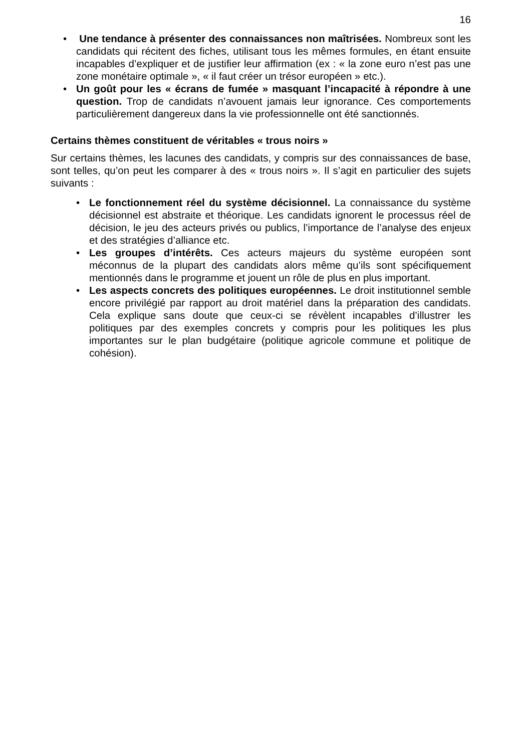16
• Une tendance à présenter des connaissances non maîtrisées. Nombreux sont les candidats qui récitent des fiches, utilisant tous les mêmes formules, en étant ensuite incapables d’expliquer et de justifier leur affirmation (ex : « la zone euro n’est pas une zone monétaire optimale », « il faut créer un trésor européen » etc.).
• Un goût pour les « écrans de fumée » masquant l’incapacité à répondre à une question. Trop de candidats n’avouent jamais leur ignorance. Ces comportements particulièrement dangereux dans la vie professionnelle ont été sanctionnés.
Certains thèmes constituent de véritables « trous noirs »
Sur certains thèmes, les lacunes des candidats, y compris sur des connaissances de base, sont telles, qu’on peut les comparer à des « trous noirs ». Il s’agit en particulier des sujets suivants :
• Le fonctionnement réel du système décisionnel. La connaissance du système décisionnel est abstraite et théorique. Les candidats ignorent le processus réel de décision, le jeu des acteurs privés ou publics, l’importance de l’analyse des enjeux et des stratégies d’alliance etc.
• Les groupes d’intérêts. Ces acteurs majeurs du système européen sont méconnus de la plupart des candidats alors même qu’ils sont spécifiquement mentionnés dans le programme et jouent un rôle de plus en plus important.
• Les aspects concrets des politiques européennes. Le droit institutionnel semble encore privilégié par rapport au droit matériel dans la préparation des candidats. Cela explique sans doute que ceux-ci se révèlent incapables d’illustrer les politiques par des exemples concrets y compris pour les politiques les plus importantes sur le plan budgétaire (politique agricole commune et politique de cohésion).